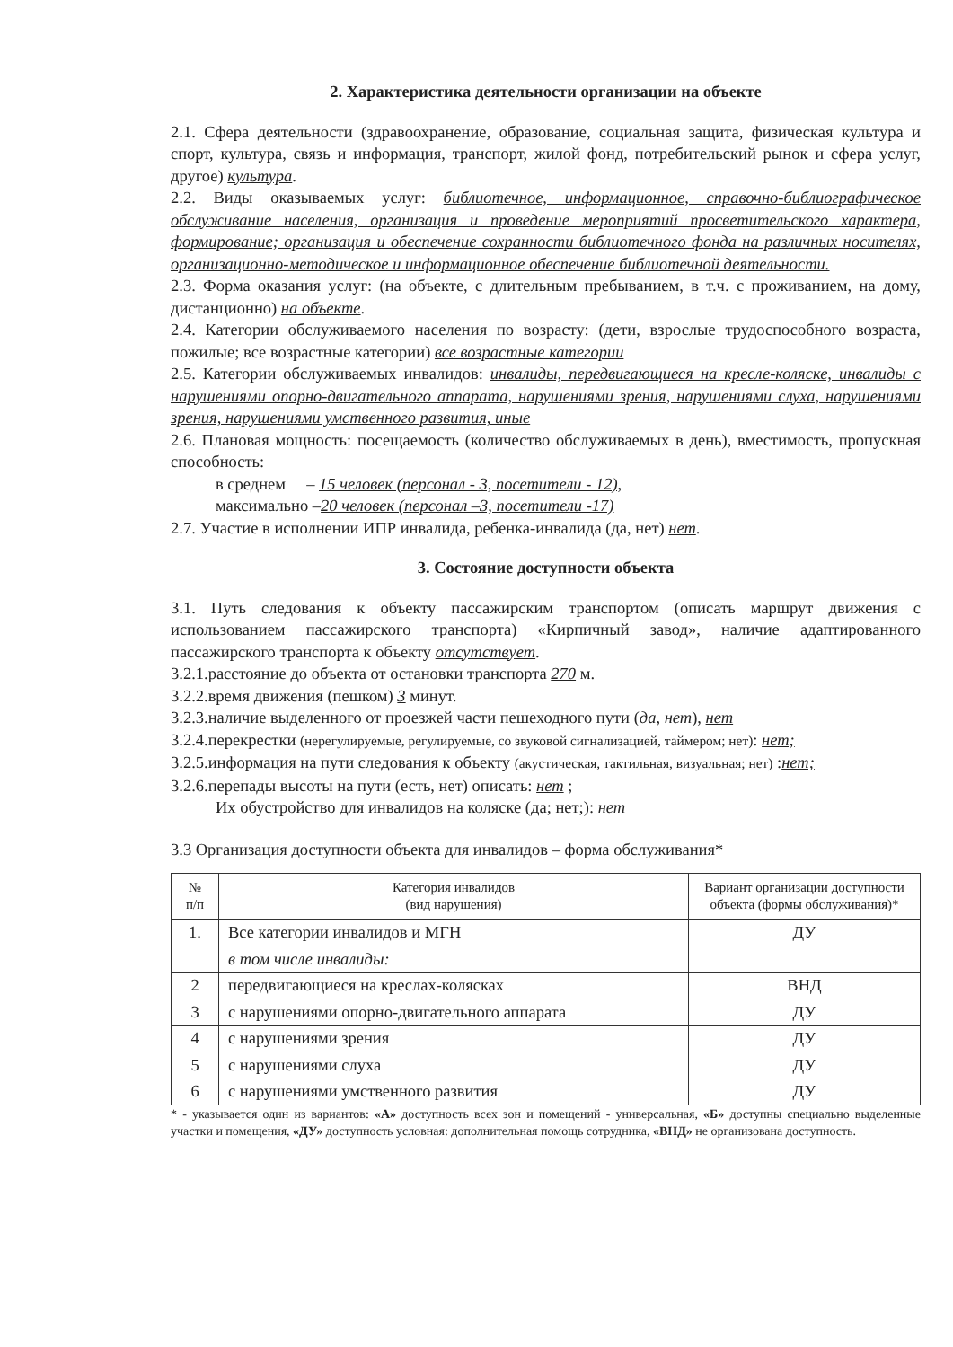2. Характеристика деятельности организации на объекте
2.1. Сфера деятельности (здравоохранение, образование, социальная защита, физическая культура и спорт, культура, связь и информация, транспорт, жилой фонд, потребительский рынок и сфера услуг, другое) культура.
2.2. Виды оказываемых услуг: библиотечное, информационное, справочно-библиографическое обслуживание населения, организация и проведение мероприятий просветительского характера, формирование; организация и обеспечение сохранности библиотечного фонда на различных носителях, организационно-методическое и информационное обеспечение библиотечной деятельности.
2.3. Форма оказания услуг: (на объекте, с длительным пребыванием, в т.ч. с проживанием, на дому, дистанционно) на объекте.
2.4. Категории обслуживаемого населения по возрасту: (дети, взрослые трудоспособного возраста, пожилые; все возрастные категории) все возрастные категории
2.5. Категории обслуживаемых инвалидов: инвалиды, передвигающиеся на кресле-коляске, инвалиды с нарушениями опорно-двигательного аппарата, нарушениями зрения, нарушениями слуха, нарушениями зрения, нарушениями умственного развития, иные
2.6. Плановая мощность: посещаемость (количество обслуживаемых в день), вместимость, пропускная способность:
в среднем – 15 человек (персонал - 3, посетители - 12),
максимально –20 человек (персонал –3, посетители -17)
2.7. Участие в исполнении ИПР инвалида, ребенка-инвалида (да, нет) нет.
3. Состояние доступности объекта
3.1. Путь следования к объекту пассажирским транспортом (описать маршрут движения с использованием пассажирского транспорта) «Кирпичный завод», наличие адаптированного пассажирского транспорта к объекту отсутствует.
3.2.1.расстояние до объекта от остановки транспорта 270 м.
3.2.2.время движения (пешком) 3 минут.
3.2.3.наличие выделенного от проезжей части пешеходного пути (да, нет), нет
3.2.4.перекрестки (нерегулируемые, регулируемые, со звуковой сигнализацией, таймером; нет): нет;
3.2.5.информация на пути следования к объекту (акустическая, тактильная, визуальная; нет) :нет;
3.2.6.перепады высоты на пути (есть, нет) описать: нет ;
Их обустройство для инвалидов на коляске (да; нет;): нет
3.3 Организация доступности объекта для инвалидов – форма обслуживания*
| № п/п | Категория инвалидов (вид нарушения) | Вариант организации доступности объекта (формы обслуживания)* |
| --- | --- | --- |
| 1. | Все категории инвалидов и МГН | ДУ |
| | в том числе инвалиды: | |
| 2 | передвигающиеся на креслах-колясках | ВНД |
| 3 | с нарушениями опорно-двигательного аппарата | ДУ |
| 4 | с нарушениями зрения | ДУ |
| 5 | с нарушениями слуха | ДУ |
| 6 | с нарушениями умственного развития | ДУ |
* - указывается один из вариантов: «А» доступность всех зон и помещений - универсальная, «Б» доступны специально выделенные участки и помещения, «ДУ» доступность условная: дополнительная помощь сотрудника, «ВНД» не организована доступность.